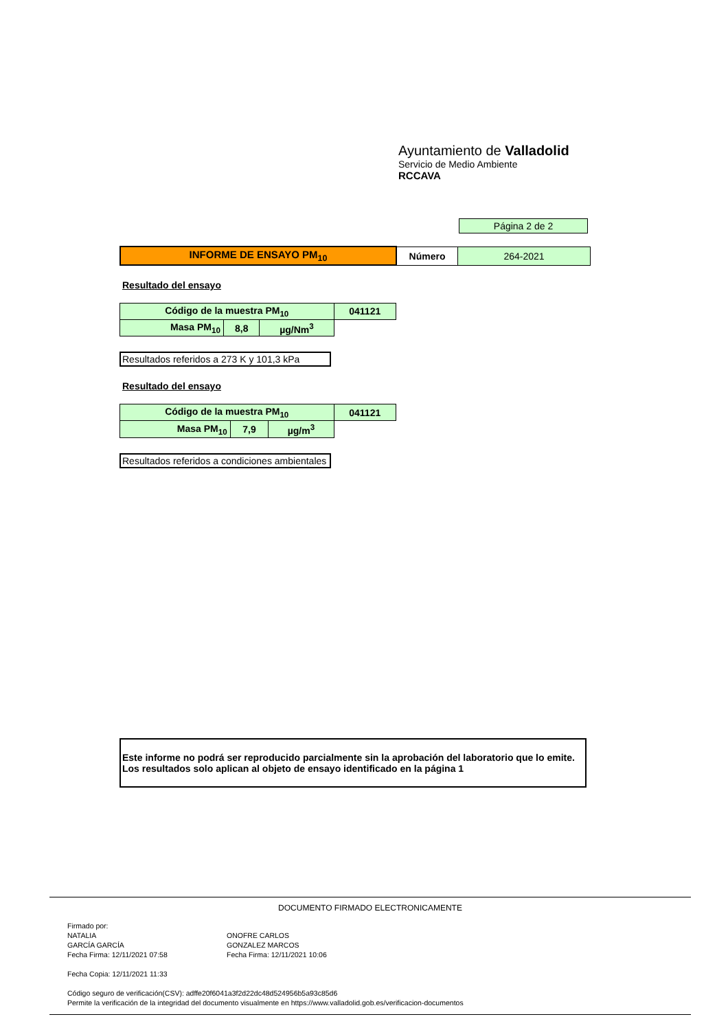Ayuntamiento de Valladolid
Servicio de Medio Ambiente
RCCAVA
| Página 2 de 2 |
| INFORME DE ENSAYO PM<sub>10</sub> | Número | 264-2021 |
Resultado del ensayo
| Código de la muestra PM<sub>10</sub> | | | 041121 |
| Masa PM<sub>10</sub> | 8,8 | µg/Nm<sup>3</sup> | |
Resultados referidos a 273 K y 101,3 kPa
Resultado del ensayo
| Código de la muestra PM<sub>10</sub> | | | 041121 |
| Masa PM<sub>10</sub> | 7,9 | µg/m<sup>3</sup> | |
Resultados referidos a condiciones ambientales
Este informe no podrá ser reproducido parcialmente sin la aprobación del laboratorio que lo emite.
Los resultados solo aplican al objeto de ensayo identificado en la página 1
DOCUMENTO FIRMADO ELECTRONICAMENTE
Firmado por:
NATALIA
GARCÍA GARCÍA
Fecha Firma: 12/11/2021 07:58
ONOFRE CARLOS
GONZALEZ MARCOS
Fecha Firma: 12/11/2021 10:06
Fecha Copia: 12/11/2021 11:33
Código seguro de verificación(CSV): adffe20f6041a3f2d22dc48d524956b5a93c85d6
Permite la verificación de la integridad del documento visualmente en https://www.valladolid.gob.es/verificacion-documentos